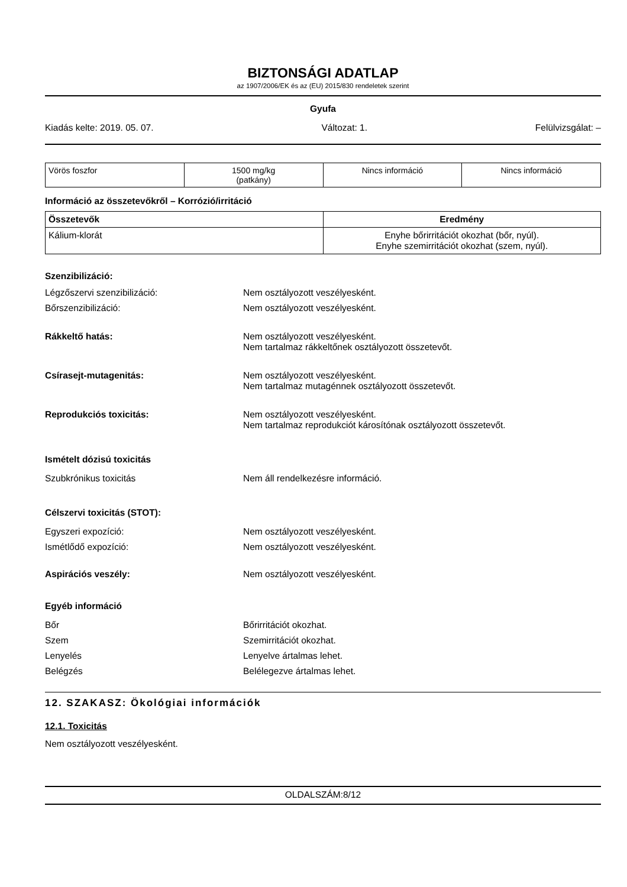BIZTONSÁGI ADATLAP
az 1907/2006/EK és az (EU) 2015/830 rendeletek szerint
Gyufa
Kiadás kelte: 2019. 05. 07. Változat: 1. Felülvizsgálat: –
| Vörös foszfor | 1500 mg/kg (patkány) | Nincs információ | Nincs információ |
Információ az összetevőkről – Korrózió/irritáció
| Összetevők | Eredmény |
| --- | --- |
| Kálium-klorát | Enyhe bőrirritációt okozhat (bőr, nyúl). Enyhe szemirritációt okozhat (szem, nyúl). |
Szenzibilizáció:
Légzőszervi szenzibilizáció: Nem osztályozott veszélyesként.
Bőrszenzibilizáció: Nem osztályozott veszélyesként.
Rákkeltő hatás: Nem osztályozott veszélyesként.
Nem tartalmaz rákkeltőnek osztályozott összetevőt.
Csírasejt-mutagenitás: Nem osztályozott veszélyesként.
Nem tartalmaz mutagénnek osztályozott összetevőt.
Reprodukciós toxicitás: Nem osztályozott veszélyesként.
Nem tartalmaz reprodukciót károsítónak osztályozott összetevőt.
Ismételt dózisú toxicitás
Szubkrónikus toxicitás Nem áll rendelkezésre információ.
Célszervi toxicitás (STOT):
Egyszeri expozíció: Nem osztályozott veszélyesként.
Ismétlődő expozíció: Nem osztályozott veszélyesként.
Aspirációs veszély: Nem osztályozott veszélyesként.
Egyéb információ
Bőr Bőrirritációt okozhat.
Szem Szemirritációt okozhat.
Lenyelés Lenyelve ártalmas lehet.
Belégzés Belélegezve ártalmas lehet.
12. SZAKASZ: Ökológiai információk
12.1. Toxicitás
Nem osztályozott veszélyesként.
OLDALSZÁM:8/12